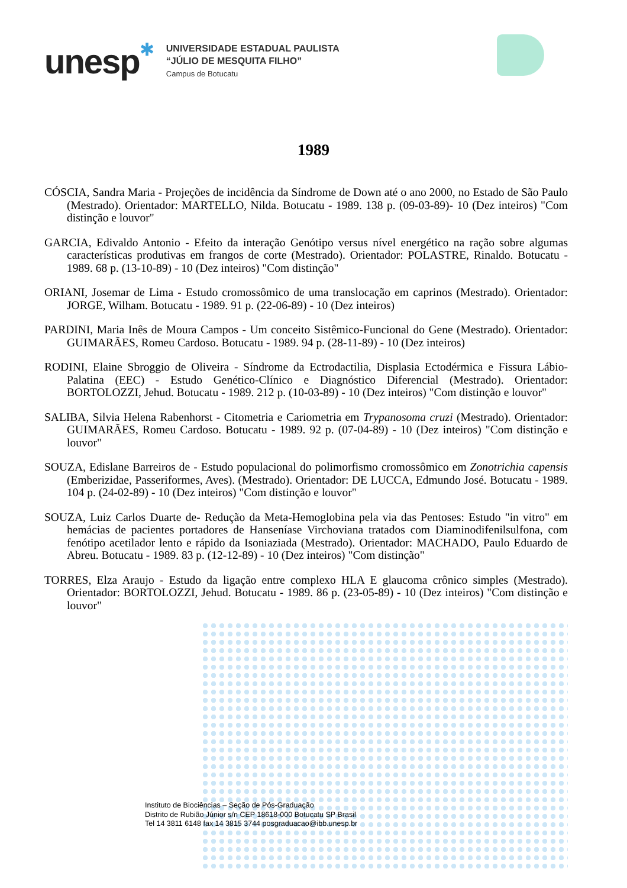unesp
✱
UNIVERSIDADE ESTADUAL PAULISTA
“JÚLIO DE MESQUITA FILHO”
Campus de Botucatu
1989
CÓSCIA, Sandra Maria - Projeções de incidência da Síndrome de Down até o ano 2000, no Estado de São Paulo (Mestrado). Orientador: MARTELLO, Nilda. Botucatu - 1989. 138 p. (09-03-89)- 10 (Dez inteiros) "Com distinção e louvor"
GARCIA, Edivaldo Antonio - Efeito da interação Genótipo versus nível energético na ração sobre algumas características produtivas em frangos de corte (Mestrado). Orientador: POLASTRE, Rinaldo. Botucatu - 1989. 68 p. (13-10-89) - 10 (Dez inteiros) "Com distinção"
ORIANI, Josemar de Lima - Estudo cromossômico de uma translocação em caprinos (Mestrado). Orientador: JORGE, Wilham. Botucatu - 1989. 91 p. (22-06-89) - 10 (Dez inteiros)
PARDINI, Maria Inês de Moura Campos - Um conceito Sistêmico-Funcional do Gene (Mestrado). Orientador: GUIMARÃES, Romeu Cardoso. Botucatu - 1989. 94 p. (28-11-89) - 10 (Dez inteiros)
RODINI, Elaine Sbroggio de Oliveira - Síndrome da Ectrodactilia, Displasia Ectodérmica e Fissura Lábio-Palatina (EEC) - Estudo Genético-Clínico e Diagnóstico Diferencial (Mestrado). Orientador: BORTOLOZZI, Jehud. Botucatu - 1989. 212 p. (10-03-89) - 10 (Dez inteiros) "Com distinção e louvor"
SALIBA, Silvia Helena Rabenhorst - Citometria e Cariometria em Trypanosoma cruzi (Mestrado). Orientador: GUIMARÃES, Romeu Cardoso. Botucatu - 1989. 92 p. (07-04-89) - 10 (Dez inteiros) "Com distinção e louvor"
SOUZA, Edislane Barreiros de - Estudo populacional do polimorfismo cromossômico em Zonotrichia capensis (Emberizidae, Passeriformes, Aves). (Mestrado). Orientador: DE LUCCA, Edmundo José. Botucatu - 1989. 104 p. (24-02-89) - 10 (Dez inteiros) "Com distinção e louvor"
SOUZA, Luiz Carlos Duarte de- Redução da Meta-Hemoglobina pela via das Pentoses: Estudo "in vitro" em hemácias de pacientes portadores de Hanseníase Virchoviana tratados com Diaminodifenilsulfona, com fenótipo acetilador lento e rápido da Isoniaziada (Mestrado). Orientador: MACHADO, Paulo Eduardo de Abreu. Botucatu - 1989. 83 p. (12-12-89) - 10 (Dez inteiros) "Com distinção"
TORRES, Elza Araujo - Estudo da ligação entre complexo HLA E glaucoma crônico simples (Mestrado). Orientador: BORTOLOZZI, Jehud. Botucatu - 1989. 86 p. (23-05-89) - 10 (Dez inteiros) "Com distinção e louvor"
Instituto de Biociências – Seção de Pós-Graduação
Distrito de Rubião Júnior s/n CEP 18618-000 Botucatu SP Brasil
Tel 14 3811 6148 fax 14 3815 3744 posgraduacao@ibb.unesp.br